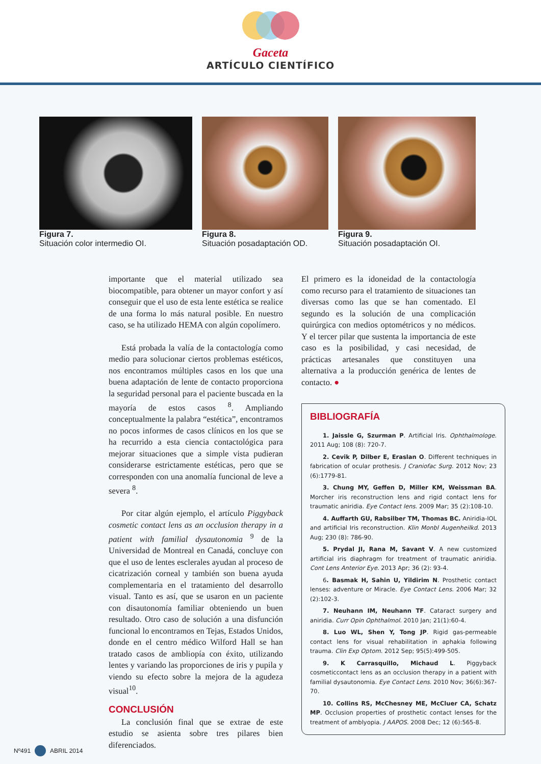Gaceta
ARTÍCULO CIENTÍFICO
Figura 7.
Situación color intermedio OI.
Figura 8.
Situación posadaptación OD.
Figura 9.
Situación posadaptación OI.
importante que el material utilizado sea biocompatible, para obtener un mayor confort y así conseguir que el uso de esta lente estética se realice de una forma lo más natural posible. En nuestro caso, se ha utilizado HEMA con algún copolímero.
Está probada la valía de la contactología como medio para solucionar ciertos problemas estéticos, nos encontramos múltiples casos en los que una buena adaptación de lente de contacto proporciona la seguridad personal para el paciente buscada en la mayoría de estos casos <sup>8</sup>. Ampliando conceptualmente la palabra “estética”, encontramos no pocos informes de casos clínicos en los que se ha recurrido a esta ciencia contactológica para mejorar situaciones que a simple vista pudieran considerarse estrictamente estéticas, pero que se corresponden con una anomalía funcional de leve a severa <sup>8</sup>.
Por citar algún ejemplo, el artículo Piggyback cosmetic contact lens as an occlusion therapy in a patient with familial dysautonomia <sup>9</sup> de la Universidad de Montreal en Canadá, concluye con que el uso de lentes esclerales ayudan al proceso de cicatrización corneal y también son buena ayuda complementaria en el tratamiento del desarrollo visual. Tanto es así, que se usaron en un paciente con disautonomía familiar obteniendo un buen resultado. Otro caso de solución a una disfunción funcional lo encontramos en Tejas, Estados Unidos, donde en el centro médico Wilford Hall se han tratado casos de ambliopía con éxito, utilizando lentes y variando las proporciones de iris y pupila y viendo su efecto sobre la mejora de la agudeza visual<sup>10</sup>.
CONCLUSIÓN
La conclusión final que se extrae de este estudio se asienta sobre tres pilares bien diferenciados.
El primero es la idoneidad de la contactología como recurso para el tratamiento de situaciones tan diversas como las que se han comentado. El segundo es la solución de una complicación quirúrgica con medios optométricos y no médicos. Y el tercer pilar que sustenta la importancia de este caso es la posibilidad, y casi necesidad, de prácticas artesanales que constituyen una alternativa a la producción genérica de lentes de contacto. ●
BIBLIOGRAFÍA
1. Jaissle G, Szurman P. Artificial Iris. Ophthalmologe. 2011 Aug; 108 (8): 720-7.
2. Cevik P, Dilber E, Eraslan O. Different techniques in fabrication of ocular prothesis. J Craniofac Surg. 2012 Nov; 23 (6):1779-81.
3. Chung MY, Geffen D, Miller KM, Weissman BA. Morcher iris reconstruction lens and rigid contact lens for traumatic aniridia. Eye Contact lens. 2009 Mar; 35 (2):108-10.
4. Auffarth GU, Rabsilber TM, Thomas BC. Aniridia-IOL and artificial Iris reconstruction. Klin Monbl Augenheilkd. 2013 Aug; 230 (8): 786-90.
5. Prydal JI, Rana M, Savant V. A new customized artificial iris diaphragm for treatment of traumatic aniridia. Cont Lens Anterior Eye. 2013 Apr; 36 (2): 93-4.
6. Basmak H, Sahin U, Yildirim N. Prosthetic contact lenses: adventure or Miracle. Eye Contact Lens. 2006 Mar; 32 (2):102-3.
7. Neuhann IM, Neuhann TF. Cataract surgery and aniridia. Curr Opin Ophthalmol. 2010 Jan; 21(1):60-4.
8. Luo WL, Shen Y, Tong JP. Rigid gas-permeable contact lens for visual rehabilitation in aphakia following trauma. Clin Exp Optom. 2012 Sep; 95(5):499-505.
9. K Carrasquillo, Michaud L. Piggyback cosmeticcontact lens as an occlusion therapy in a patient with familial dysautonomia. Eye Contact Lens. 2010 Nov; 36(6):367-70.
10. Collins RS, McChesney ME, McCluer CA, Schatz MP. Occlusion properties of prosthetic contact lenses for the treatment of amblyopia. J AAPOS. 2008 Dec; 12 (6):565-8.
Nº491 ABRIL 2014